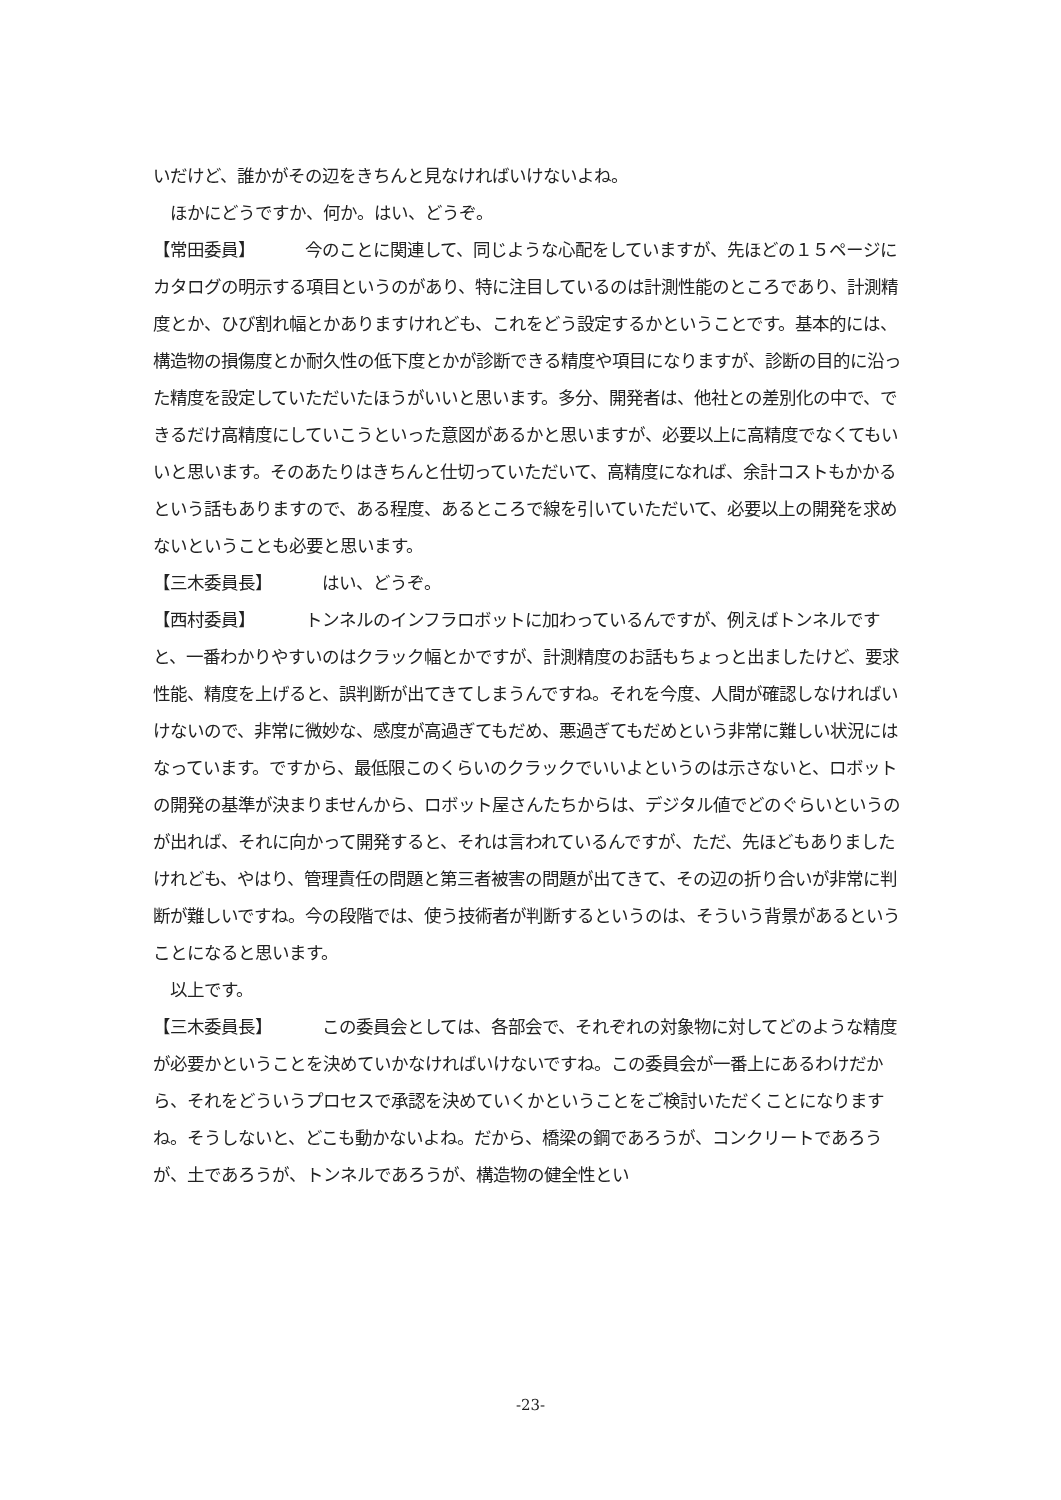いだけど、誰かがその辺をきちんと見なければいけないよね。
　ほかにどうですか、何か。はい、どうぞ。
【常田委員】 今のことに関連して、同じような心配をしていますが、先ほどの１５ページにカタログの明示する項目というのがあり、特に注目しているのは計測性能のところであり、計測精度とか、ひび割れ幅とかありますけれども、これをどう設定するかということです。基本的には、構造物の損傷度とか耐久性の低下度とかが診断できる精度や項目になりますが、診断の目的に沿った精度を設定していただいたほうがいいと思います。多分、開発者は、他社との差別化の中で、できるだけ高精度にしていこうといった意図があるかと思いますが、必要以上に高精度でなくてもいいと思います。そのあたりはきちんと仕切っていただいて、高精度になれば、余計コストもかかるという話もありますので、ある程度、あるところで線を引いていただいて、必要以上の開発を求めないということも必要と思います。
【三木委員長】 はい、どうぞ。
【西村委員】 トンネルのインフラロボットに加わっているんですが、例えばトンネルですと、一番わかりやすいのはクラック幅とかですが、計測精度のお話もちょっと出ましたけど、要求性能、精度を上げると、誤判断が出てきてしまうんですね。それを今度、人間が確認しなければいけないので、非常に微妙な、感度が高過ぎてもだめ、悪過ぎてもだめという非常に難しい状況にはなっています。ですから、最低限このくらいのクラックでいいよというのは示さないと、ロボットの開発の基準が決まりませんから、ロボット屋さんたちからは、デジタル値でどのぐらいというのが出れば、それに向かって開発すると、それは言われているんですが、ただ、先ほどもありましたけれども、やはり、管理責任の問題と第三者被害の問題が出てきて、その辺の折り合いが非常に判断が難しいですね。今の段階では、使う技術者が判断するというのは、そういう背景があるということになると思います。
　以上です。
【三木委員長】 この委員会としては、各部会で、それぞれの対象物に対してどのような精度が必要かということを決めていかなければいけないですね。この委員会が一番上にあるわけだから、それをどういうプロセスで承認を決めていくかということをご検討いただくことになりますね。そうしないと、どこも動かないよね。だから、橋梁の鋼であろうが、コンクリートであろうが、土であろうが、トンネルであろうが、構造物の健全性とい
-23-